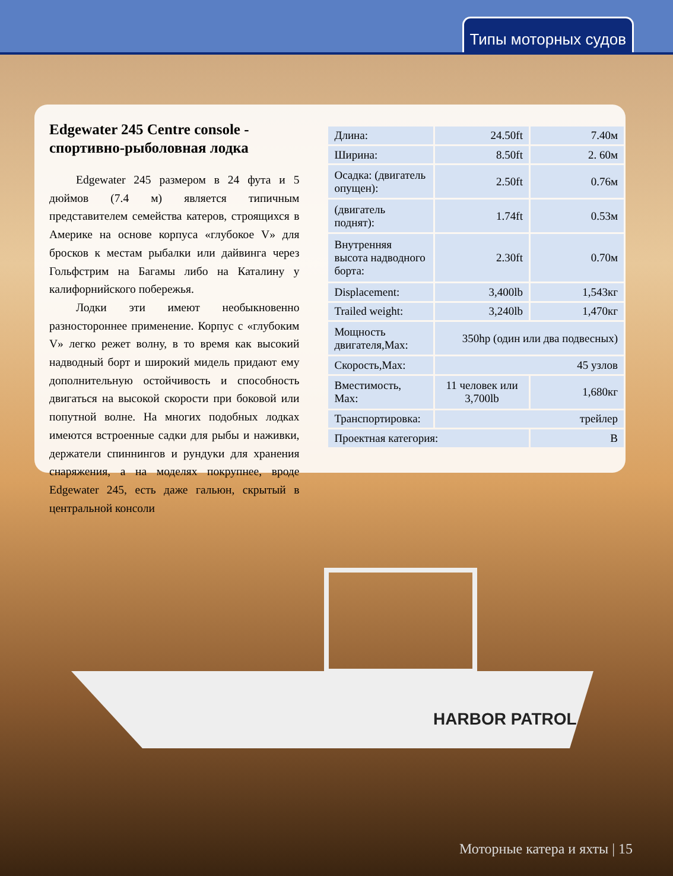Типы моторных судов
Edgewater 245 Centre console - спортивно-рыболовная лодка
Edgewater 245 размером в 24 фута и 5 дюймов (7.4 м) является типичным представителем семейства катеров, строящихся в Америке на основе корпуса «глубокое V» для бросков к местам рыбалки или дайвинга через Гольфстрим на Багамы либо на Каталину у калифорнийского побережья.
Лодки эти имеют необыкновенно разностороннее применение. Корпус с «глубоким V» легко режет волну, в то время как высокий надводный борт и широкий мидель придают ему дополнительную остойчивость и способность двигаться на высокой скорости при боковой или попутной волне. На многих подобных лодках имеются встроенные садки для рыбы и наживки, держатели спиннингов и рундуки для хранения снаряжения, а на моделях покрупнее, вроде Edgewater 245, есть даже гальюн, скрытый в центральной консоли
| Длина: | 24.50ft | 7.40м |
| Ширина: | 8.50ft | 2. 60м |
| Осадка: (двигатель опущен): | 2.50ft | 0.76м |
| (двигатель поднят): | 1.74ft | 0.53м |
| Внутренняя высота надводного борта: | 2.30ft | 0.70м |
| Displacement: | 3,400lb | 1,543кг |
| Trailed weight: | 3,240lb | 1,470кг |
| Мощность двигателя,Max: | 350hp (один или два подвесных) | |
| Скорость,Max: | 45 узлов | |
| Вместимость, Max: | 11 человек или 3,700lb | 1,680кг |
| Транспортировка: | трейлер | |
| Проектная категория: | | B |
HARBOR PATROL
Моторные катера и яхты | 15